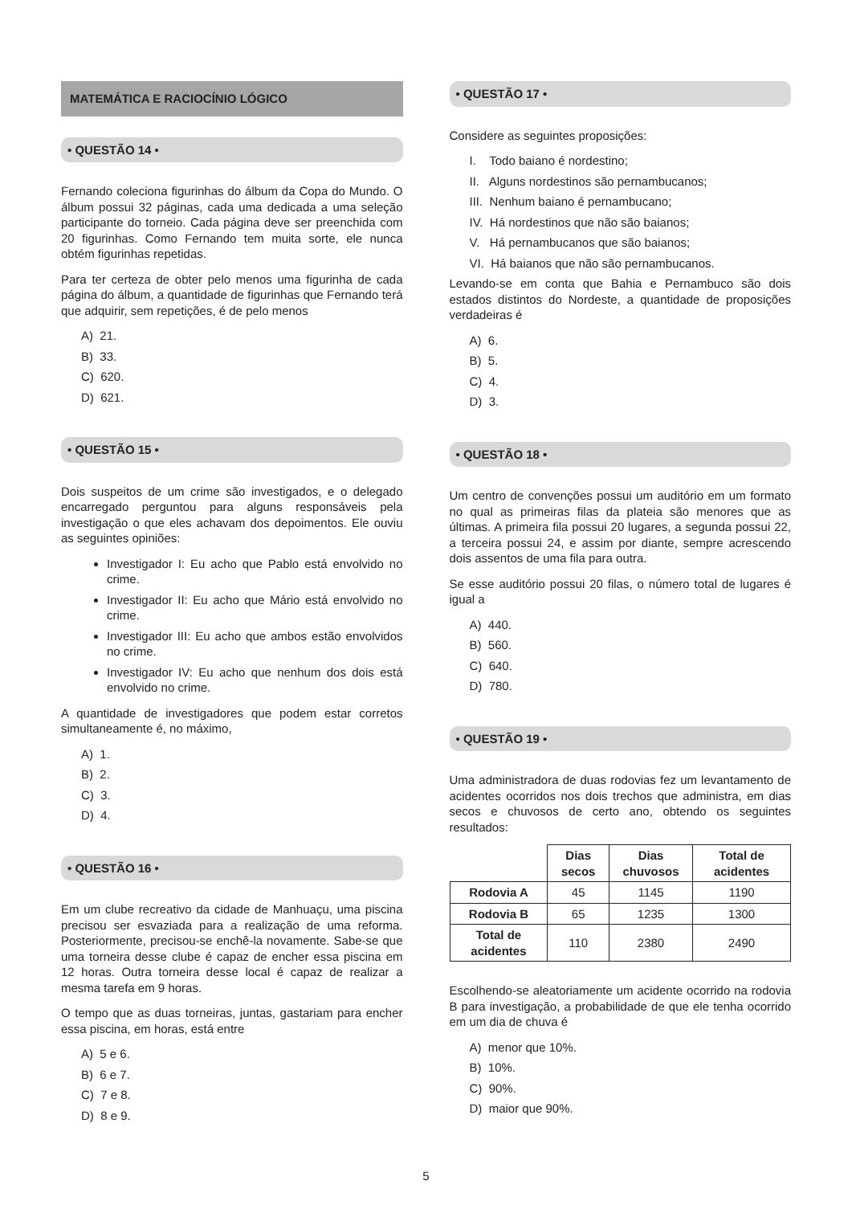MATEMÁTICA E RACIOCÍNIO LÓGICO
• QUESTÃO 14 •
Fernando coleciona figurinhas do álbum da Copa do Mundo. O álbum possui 32 páginas, cada uma dedicada a uma seleção participante do torneio. Cada página deve ser preenchida com 20 figurinhas. Como Fernando tem muita sorte, ele nunca obtém figurinhas repetidas.
Para ter certeza de obter pelo menos uma figurinha de cada página do álbum, a quantidade de figurinhas que Fernando terá que adquirir, sem repetições, é de pelo menos
A) 21.
B) 33.
C) 620.
D) 621.
• QUESTÃO 15 •
Dois suspeitos de um crime são investigados, e o delegado encarregado perguntou para alguns responsáveis pela investigação o que eles achavam dos depoimentos. Ele ouviu as seguintes opiniões:
Investigador I: Eu acho que Pablo está envolvido no crime.
Investigador II: Eu acho que Mário está envolvido no crime.
Investigador III: Eu acho que ambos estão envolvidos no crime.
Investigador IV: Eu acho que nenhum dos dois está envolvido no crime.
A quantidade de investigadores que podem estar corretos simultaneamente é, no máximo,
A) 1.
B) 2.
C) 3.
D) 4.
• QUESTÃO 16 •
Em um clube recreativo da cidade de Manhuaçu, uma piscina precisou ser esvaziada para a realização de uma reforma. Posteriormente, precisou-se enchê-la novamente. Sabe-se que uma torneira desse clube é capaz de encher essa piscina em 12 horas. Outra torneira desse local é capaz de realizar a mesma tarefa em 9 horas.
O tempo que as duas torneiras, juntas, gastariam para encher essa piscina, em horas, está entre
A) 5 e 6.
B) 6 e 7.
C) 7 e 8.
D) 8 e 9.
• QUESTÃO 17 •
Considere as seguintes proposições:
I. Todo baiano é nordestino;
II. Alguns nordestinos são pernambucanos;
III. Nenhum baiano é pernambucano;
IV. Há nordestinos que não são baianos;
V. Há pernambucanos que são baianos;
VI. Há baianos que não são pernambucanos.
Levando-se em conta que Bahia e Pernambuco são dois estados distintos do Nordeste, a quantidade de proposições verdadeiras é
A) 6.
B) 5.
C) 4.
D) 3.
• QUESTÃO 18 •
Um centro de convenções possui um auditório em um formato no qual as primeiras filas da plateia são menores que as últimas. A primeira fila possui 20 lugares, a segunda possui 22, a terceira possui 24, e assim por diante, sempre acrescendo dois assentos de uma fila para outra.
Se esse auditório possui 20 filas, o número total de lugares é igual a
A) 440.
B) 560.
C) 640.
D) 780.
• QUESTÃO 19 •
Uma administradora de duas rodovias fez um levantamento de acidentes ocorridos nos dois trechos que administra, em dias secos e chuvosos de certo ano, obtendo os seguintes resultados:
| | Dias secos | Dias chuvosos | Total de acidentes |
| --- | --- | --- | --- |
| Rodovia A | 45 | 1145 | 1190 |
| Rodovia B | 65 | 1235 | 1300 |
| Total de acidentes | 110 | 2380 | 2490 |
Escolhendo-se aleatoriamente um acidente ocorrido na rodovia B para investigação, a probabilidade de que ele tenha ocorrido em um dia de chuva é
A) menor que 10%.
B) 10%.
C) 90%.
D) maior que 90%.
5